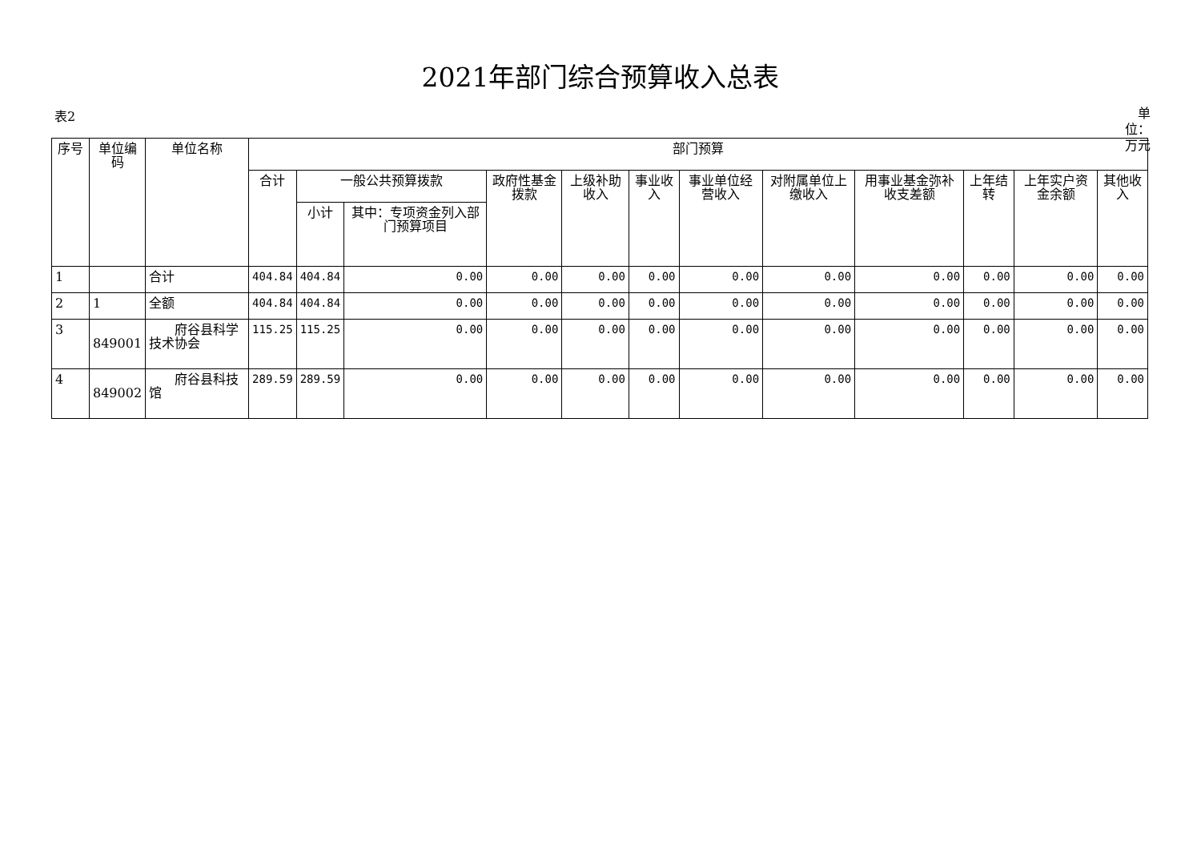2021年部门综合预算收入总表
表2 单位：万元
| 序号 | 单位编码 | 单位名称 | 部门预算 | | | | | | | | | | | |
| --- | --- | --- | --- | --- | --- | --- | --- | --- | --- | --- | --- | --- | --- | --- |
| | | | 合计 | 一般公共预算拨款 | | 政府性基金拨款 | 上级补助收入 | 事业收入 | 事业单位经营收入 | 对附属单位上缴收入 | 用事业基金弥补收支差额 | 上年结转 | 上年实户资金余额 | 其他收入 |
| | | | | 小计 | 其中：专项资金列入部门预算项目 | | | | | | | | | |
| 1 | | 合计 | 404.84 | 404.84 | 0.00 | 0.00 | 0.00 | 0.00 | 0.00 | 0.00 | 0.00 | 0.00 | 0.00 | 0.00 |
| 2 | 1 | 全额 | 404.84 | 404.84 | 0.00 | 0.00 | 0.00 | 0.00 | 0.00 | 0.00 | 0.00 | 0.00 | 0.00 | 0.00 |
| 3 | 849001 | 府谷县科学技术协会 | 115.25 | 115.25 | 0.00 | 0.00 | 0.00 | 0.00 | 0.00 | 0.00 | 0.00 | 0.00 | 0.00 | 0.00 |
| 4 | 849002 | 府谷县科技馆 | 289.59 | 289.59 | 0.00 | 0.00 | 0.00 | 0.00 | 0.00 | 0.00 | 0.00 | 0.00 | 0.00 | 0.00 |